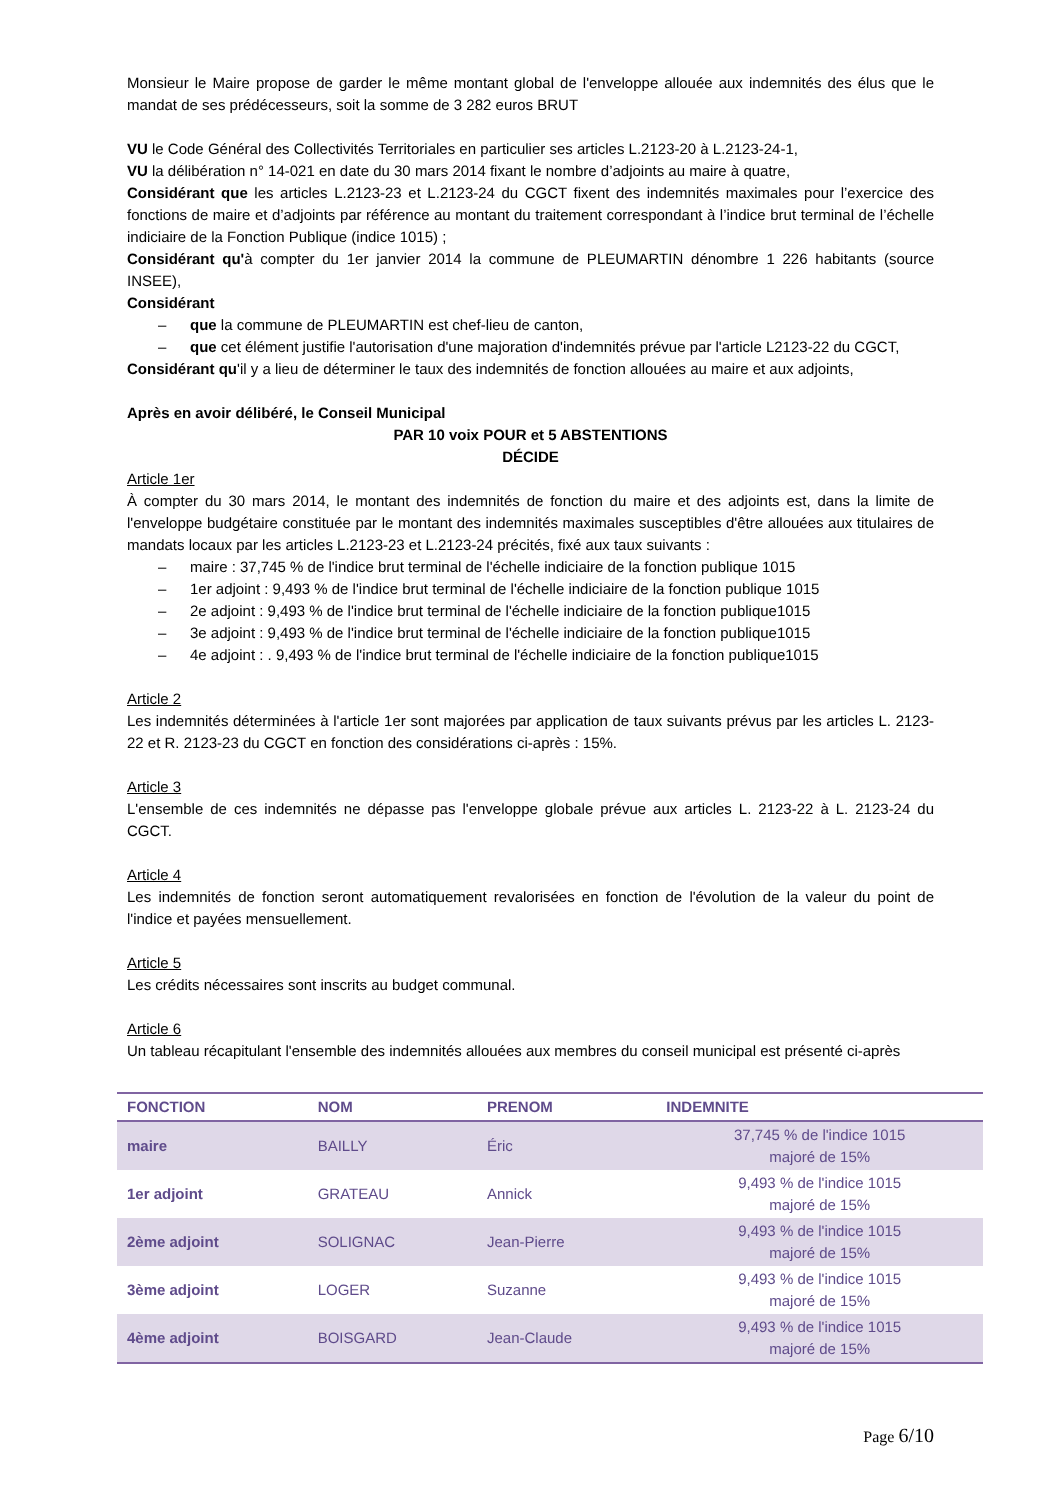Monsieur le Maire propose de garder le même montant global de l'enveloppe allouée aux indemnités des élus que le mandat de ses prédécesseurs, soit la somme de 3 282 euros BRUT
VU le Code Général des Collectivités Territoriales en particulier ses articles L.2123-20 à L.2123-24-1,
VU la délibération n° 14-021 en date du 30 mars 2014 fixant le nombre d’adjoints au maire à quatre,
Considérant que les articles L.2123-23 et L.2123-24 du CGCT fixent des indemnités maximales pour l’exercice des fonctions de maire et d’adjoints par référence au montant du traitement correspondant à l’indice brut terminal de l’échelle indiciaire de la Fonction Publique (indice 1015) ;
Considérant qu'à compter du 1er janvier 2014 la commune de PLEUMARTIN dénombre 1 226 habitants (source INSEE),
Considérant
– que la commune de PLEUMARTIN est chef-lieu de canton,
– que cet élément justifie l'autorisation d'une majoration d'indemnités prévue par l'article L2123-22 du CGCT,
Considérant qu'il y a lieu de déterminer le taux des indemnités de fonction allouées au maire et aux adjoints,
Après en avoir délibéré, le Conseil Municipal
PAR 10 voix POUR et 5 ABSTENTIONS
DÉCIDE
Article 1er
À compter du 30 mars 2014, le montant des indemnités de fonction du maire et des adjoints est, dans la limite de l'enveloppe budgétaire constituée par le montant des indemnités maximales susceptibles d'être allouées aux titulaires de mandats locaux par les articles L.2123-23 et L.2123-24 précités, fixé aux taux suivants :
– maire : 37,745 % de l'indice brut terminal de l'échelle indiciaire de la fonction publique 1015
– 1er adjoint : 9,493 % de l'indice brut terminal de l'échelle indiciaire de la fonction publique 1015
– 2e adjoint : 9,493 % de l'indice brut terminal de l'échelle indiciaire de la fonction publique1015
– 3e adjoint : 9,493 % de l'indice brut terminal de l'échelle indiciaire de la fonction publique1015
– 4e adjoint : . 9,493 % de l'indice brut terminal de l'échelle indiciaire de la fonction publique1015
Article 2
Les indemnités déterminées à l'article 1er sont majorées par application de taux suivants prévus par les articles L. 2123-22 et R. 2123-23 du CGCT en fonction des considérations ci-après : 15%.
Article 3
L'ensemble de ces indemnités ne dépasse pas l'enveloppe globale prévue aux articles L. 2123-22 à L. 2123-24 du CGCT.
Article 4
Les indemnités de fonction seront automatiquement revalorisées en fonction de l'évolution de la valeur du point de l'indice et payées mensuellement.
Article 5
Les crédits nécessaires sont inscrits au budget communal.
Article 6
Un tableau récapitulant l'ensemble des indemnités allouées aux membres du conseil municipal est présenté ci-après
| FONCTION | NOM | PRENOM | INDEMNITE |
| --- | --- | --- | --- |
| maire | BAILLY | Éric | 37,745 % de l'indice 1015 majoré de 15% |
| 1er adjoint | GRATEAU | Annick | 9,493 % de l'indice 1015 majoré de 15% |
| 2ème adjoint | SOLIGNAC | Jean-Pierre | 9,493 % de l'indice 1015 majoré de 15% |
| 3ème adjoint | LOGER | Suzanne | 9,493 % de l'indice 1015 majoré de 15% |
| 4ème adjoint | BOISGARD | Jean-Claude | 9,493 % de l'indice 1015 majoré de 15% |
Page 6/10